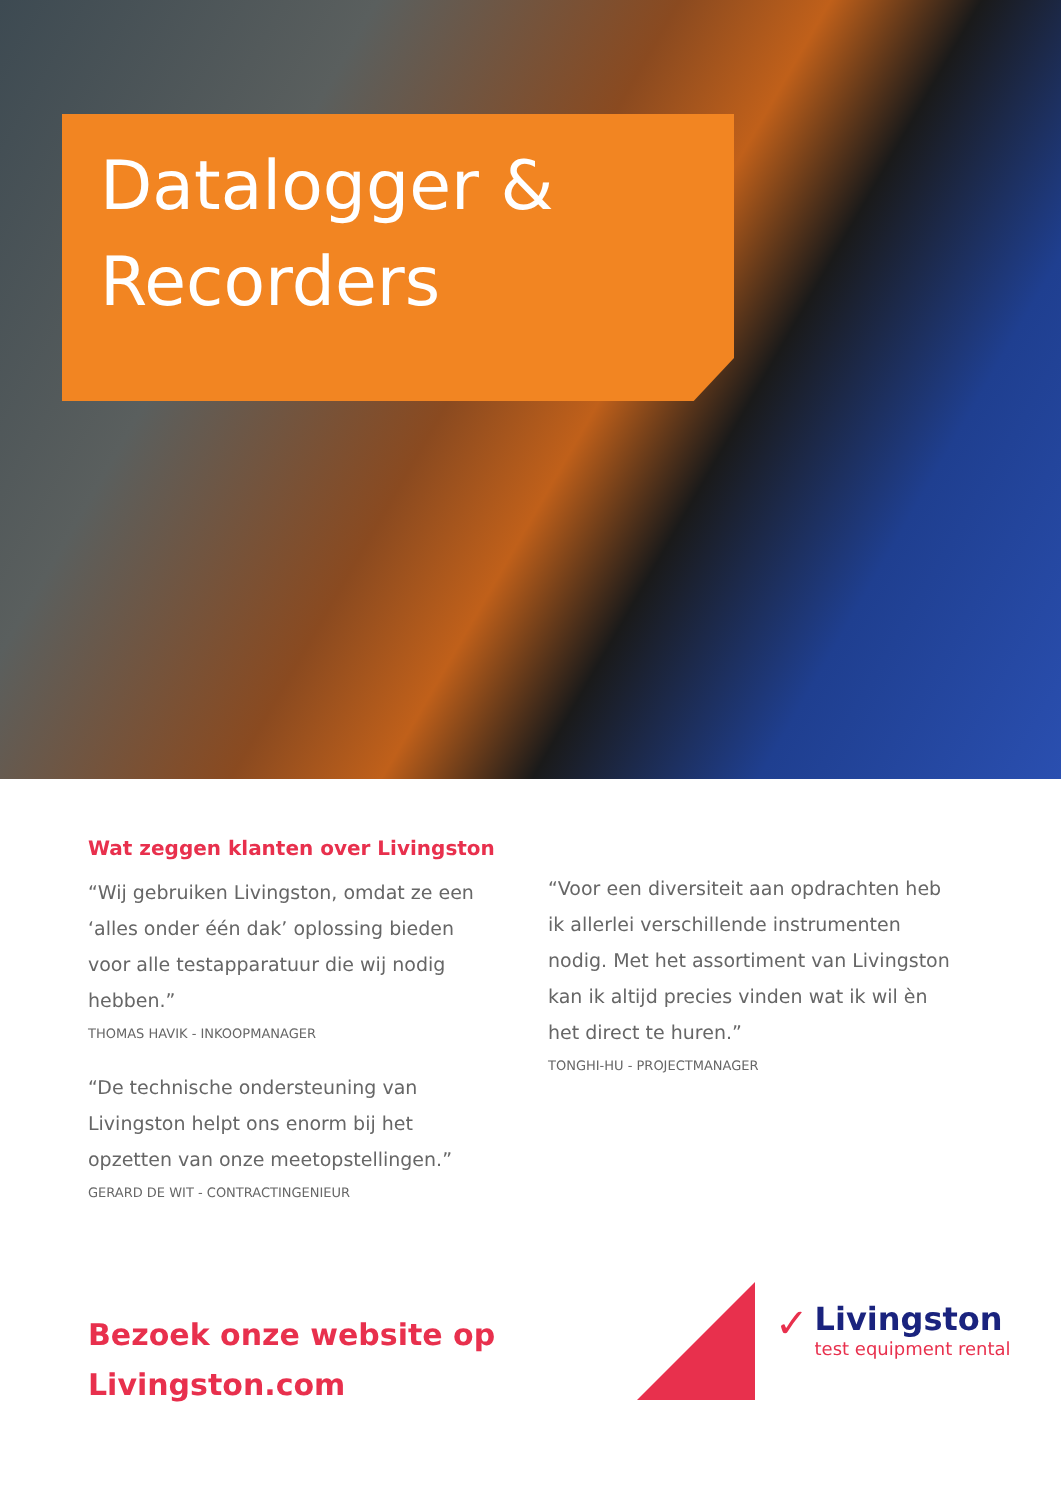Datalogger &
Recorders
Wat zeggen klanten over Livingston
“Wij gebruiken Livingston, omdat ze een ‘alles onder één dak’ oplossing bieden voor alle testapparatuur die wij nodig hebben.”
THOMAS HAVIK - INKOOPMANAGER
“De technische ondersteuning van Livingston helpt ons enorm bij het opzetten van onze meetopstellingen.”
GERARD DE WIT - CONTRACTINGENIEUR
“Voor een diversiteit aan opdrachten heb ik allerlei verschillende instrumenten nodig. Met het assortiment van Livingston kan ik altijd precies vinden wat ik wil èn het direct te huren.”
TONGHI-HU - PROJECTMANAGER
Bezoek onze website op
Livingston.com
✓
Livingston
test equipment rental